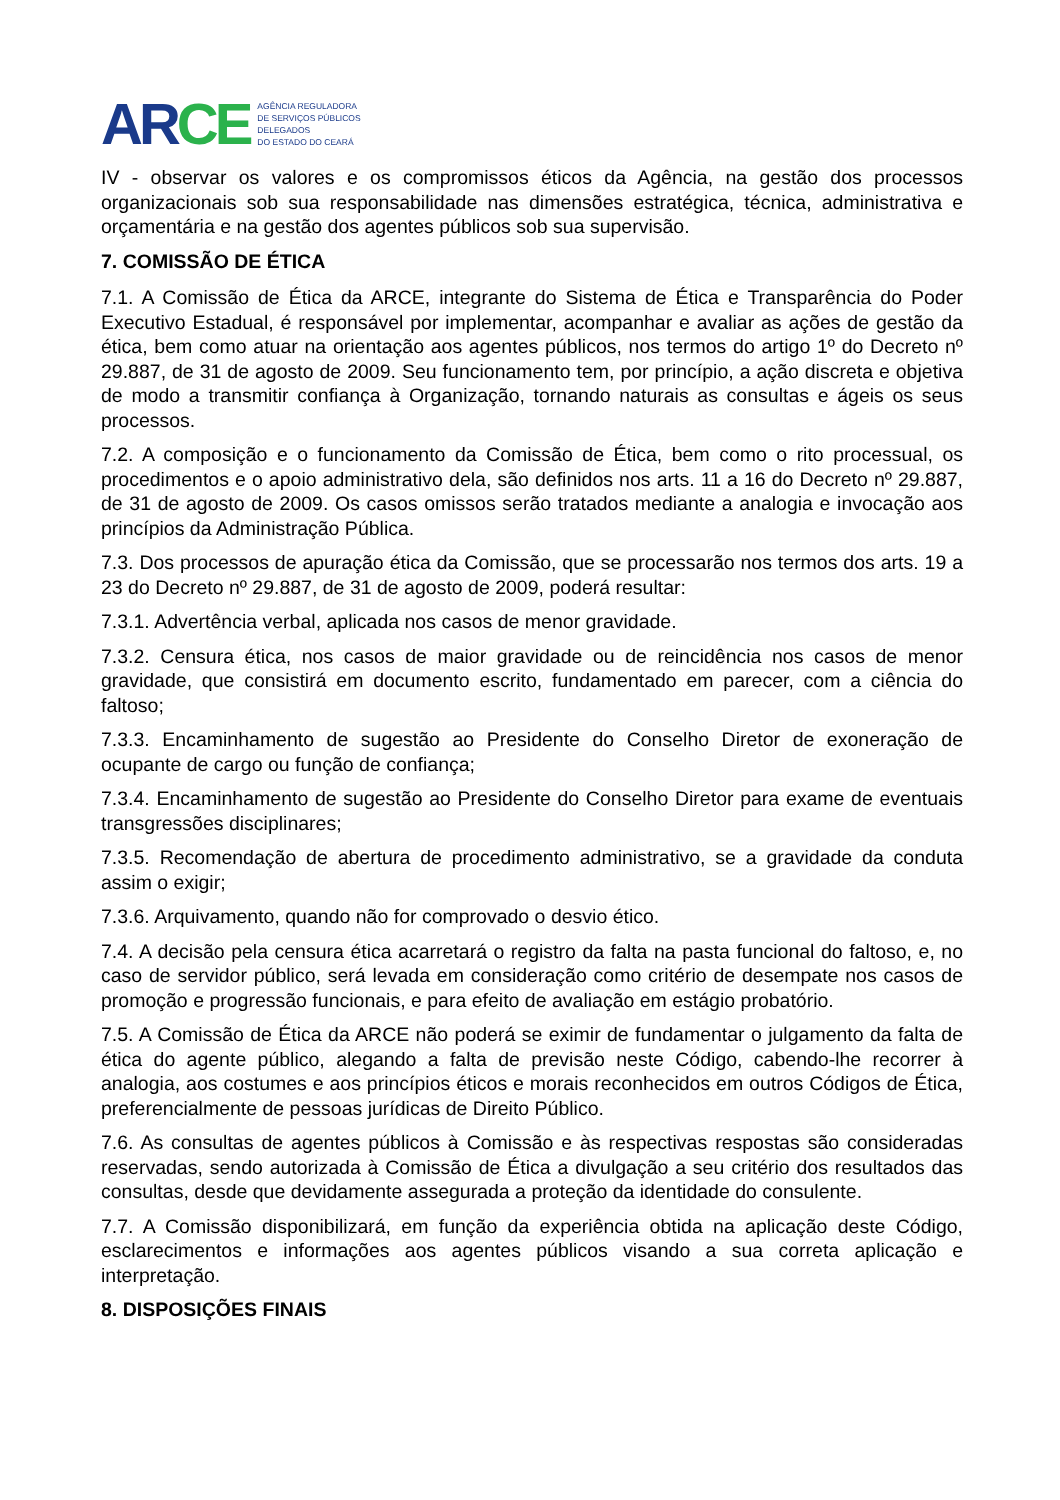AR CE
AGÊNCIA REGULADORA
DE SERVIÇOS PÚBLICOS
DELEGADOS
DO ESTADO DO CEARÁ
IV - observar os valores e os compromissos éticos da Agência, na gestão dos processos organizacionais sob sua responsabilidade nas dimensões estratégica, técnica, administrativa e orçamentária e na gestão dos agentes públicos sob sua supervisão.
7. COMISSÃO DE ÉTICA
7.1. A Comissão de Ética da ARCE, integrante do Sistema de Ética e Transparência do Poder Executivo Estadual, é responsável por implementar, acompanhar e avaliar as ações de gestão da ética, bem como atuar na orientação aos agentes públicos, nos termos do artigo 1º do Decreto nº 29.887, de 31 de agosto de 2009. Seu funcionamento tem, por princípio, a ação discreta e objetiva de modo a transmitir confiança à Organização, tornando naturais as consultas e ágeis os seus processos.
7.2. A composição e o funcionamento da Comissão de Ética, bem como o rito processual, os procedimentos e o apoio administrativo dela, são definidos nos arts. 11 a 16 do Decreto nº 29.887, de 31 de agosto de 2009. Os casos omissos serão tratados mediante a analogia e invocação aos princípios da Administração Pública.
7.3. Dos processos de apuração ética da Comissão, que se processarão nos termos dos arts. 19 a 23 do Decreto nº 29.887, de 31 de agosto de 2009, poderá resultar:
7.3.1. Advertência verbal, aplicada nos casos de menor gravidade.
7.3.2. Censura ética, nos casos de maior gravidade ou de reincidência nos casos de menor gravidade, que consistirá em documento escrito, fundamentado em parecer, com a ciência do faltoso;
7.3.3. Encaminhamento de sugestão ao Presidente do Conselho Diretor de exoneração de ocupante de cargo ou função de confiança;
7.3.4. Encaminhamento de sugestão ao Presidente do Conselho Diretor para exame de eventuais transgressões disciplinares;
7.3.5. Recomendação de abertura de procedimento administrativo, se a gravidade da conduta assim o exigir;
7.3.6. Arquivamento, quando não for comprovado o desvio ético.
7.4. A decisão pela censura ética acarretará o registro da falta na pasta funcional do faltoso, e, no caso de servidor público, será levada em consideração como critério de desempate nos casos de promoção e progressão funcionais, e para efeito de avaliação em estágio probatório.
7.5. A Comissão de Ética da ARCE não poderá se eximir de fundamentar o julgamento da falta de ética do agente público, alegando a falta de previsão neste Código, cabendo-lhe recorrer à analogia, aos costumes e aos princípios éticos e morais reconhecidos em outros Códigos de Ética, preferencialmente de pessoas jurídicas de Direito Público.
7.6. As consultas de agentes públicos à Comissão e às respectivas respostas são consideradas reservadas, sendo autorizada à Comissão de Ética a divulgação a seu critério dos resultados das consultas, desde que devidamente assegurada a proteção da identidade do consulente.
7.7. A Comissão disponibilizará, em função da experiência obtida na aplicação deste Código, esclarecimentos e informações aos agentes públicos visando a sua correta aplicação e interpretação.
8. DISPOSIÇÕES FINAIS